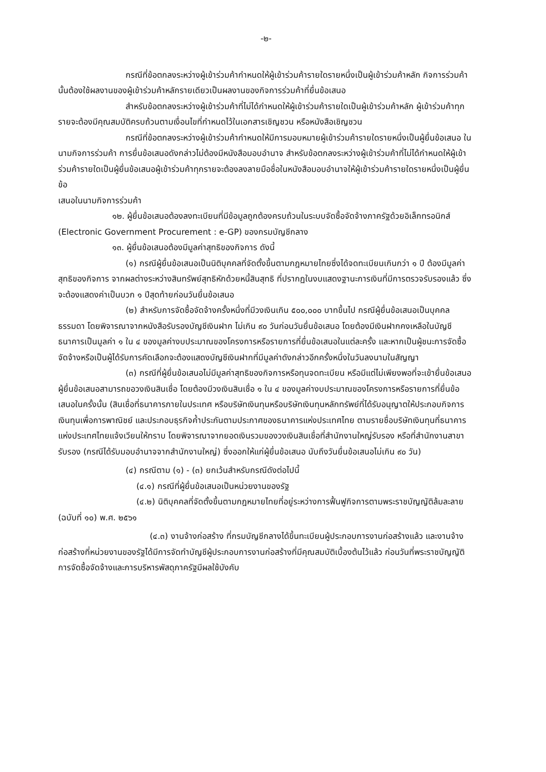-๒-
กรณีที่ข้อตกลงระหว่างผู้เข้าร่วมค้ากำหนดให้ผู้เข้าร่วมค้ารายใดรายหนึ่งเป็นผู้เข้าร่วมค้าหลัก กิจการร่วมค้านั้นต้องใช้ผลงานของผู้เข้าร่วมค้าหลักรายเดียวเป็นผลงานของกิจการร่วมค้าที่ยื่นข้อเสนอ
สำหรับข้อตกลงระหว่างผู้เข้าร่วมค้าที่ไม่ได้กำหนดให้ผู้เข้าร่วมค้ารายใดเป็นผู้เข้าร่วมค้าหลัก ผู้เข้าร่วมค้าทุกรายจะต้องมีคุณสมบัติครบถ้วนตามเงื่อนไขที่กำหนดไว้ในเอกสารเชิญชวน หรือหนังสือเชิญชวน
กรณีที่ข้อตกลงระหว่างผู้เข้าร่วมค้ากำหนดให้มีการมอบหมายผู้เข้าร่วมค้ารายใดรายหนึ่งเป็นผู้ยื่นข้อเสนอ ในนามกิจการร่วมค้า การยื่นข้อเสนอดังกล่าวไม่ต้องมีหนังสือมอบอำนาจ สำหรับข้อตกลงระหว่างผู้เข้าร่วมค้าที่ไม่ได้กำหนดให้ผู้เข้าร่วมค้ารายใดเป็นผู้ยื่นข้อเสนอผู้เข้าร่วมค้าทุกรายจะต้องลงลายมือชื่อในหนังสือมอบอำนาจให้ผู้เข้าร่วมค้ารายใดรายหนึ่งเป็นผู้ยื่นข้อ
เสนอในนามกิจการร่วมค้า
๑๒. ผู้ยื่นข้อเสนอต้องลงทะเบียนที่มีข้อมูลถูกต้องครบถ้วนในระบบจัดซื้อจัดจ้างภาครัฐด้วยอิเล็กทรอนิกส์ (Electronic Government Procurement : e-GP) ของกรมบัญชีกลาง
๑๓. ผู้ยื่นข้อเสนอต้องมีมูลค่าสุทธิของกิจการ ดังนี้
(๑) กรณีผู้ยื่นข้อเสนอเป็นนิติบุคคลที่จัดตั้งขึ้นตามกฎหมายไทยซึ่งได้จดทะเบียนเกินกว่า ๑ ปี ต้องมีมูลค่าสุทธิของกิจการ จากผลต่างระหว่างสินทรัพย์สุทธิหักด้วยหนี้สินสุทธิ ที่ปรากฏในงบแสดงฐานะการเงินที่มีการตรวจรับรองแล้ว ซึ่งจะต้องแสดงค่าเป็นบวก ๑ ปีสุดท้ายก่อนวันยื่นข้อเสนอ
(๒) สำหรับการจัดซื้อจัดจ้างครั้งหนึ่งที่มีวงเงินเกิน ๕๐๐,๐๐๐ บาทขึ้นไป กรณีผู้ยื่นข้อเสนอเป็นบุคคลธรรมดา โดยพิจารณาจากหนังสือรับรองบัญชีเงินฝาก ไม่เกิน ๙๐ วันก่อนวันยื่นข้อเสนอ โดยต้องมีเงินฝากคงเหลือในบัญชีธนาคารเป็นมูลค่า ๑ ใน ๔ ของมูลค่างบประมาณของโครงการหรือรายการที่ยื่นข้อเสนอในแต่ละครั้ง และหากเป็นผู้ชนะการจัดซื้อจัดจ้างหรือเป็นผู้ได้รับการคัดเลือกจะต้องแสดงบัญชีเงินฝากที่มีมูลค่าดังกล่าวอีกครั้งหนึ่งในวันลงนามในสัญญา
(๓) กรณีที่ผู้ยื่นข้อเสนอไม่มีมูลค่าสุทธิของกิจการหรือทุนจดทะเบียน หรือมีแต่ไม่เพียงพอที่จะเข้ายื่นข้อเสนอ ผู้ยื่นข้อเสนอสามารถขอวงเงินสินเชื่อ โดยต้องมีวงเงินสินเชื่อ ๑ ใน ๔ ของมูลค่างบประมาณของโครงการหรือรายการที่ยื่นข้อเสนอในครั้งนั้น (สินเชื่อที่ธนาคารภายในประเทศ หรือบริษัทเงินทุนหรือบริษัทเงินทุนหลักทรัพย์ที่ได้รับอนุญาตให้ประกอบกิจการเงินทุนเพื่อการพาณิชย์ และประกอบธุรกิจค้ำประกันตามประกาศของธนาคารแห่งประเทศไทย ตามรายชื่อบริษัทเงินทุนที่ธนาคารแห่งประเทศไทยแจ้งเวียนให้ทราบ โดยพิจารณาจากยอดเงินรวมของวงเงินสินเชื่อที่สำนักงานใหญ่รับรอง หรือที่สำนักงานสาขารับรอง (กรณีได้รับมอบอำนาจจากสำนักงานใหญ่) ซึ่งออกให้แก่ผู้ยื่นข้อเสนอ นับถึงวันยื่นข้อเสนอไม่เกิน ๙๐ วัน)
(๔) กรณีตาม (๑) - (๓) ยกเว้นสำหรับกรณีดังต่อไปนี้
(๔.๑) กรณีที่ผู้ยื่นข้อเสนอเป็นหน่วยงานของรัฐ
(๔.๒) นิติบุคคลที่จัดตั้งขึ้นตามกฎหมายไทยที่อยู่ระหว่างการฟื้นฟูกิจการตามพระราชบัญญัติล้มละลาย (ฉบับที่ ๑๐) พ.ศ. ๒๕๖๑
(๔.๓) งานจ้างก่อสร้าง ที่กรมบัญชีกลางได้ขึ้นทะเบียนผู้ประกอบการงานก่อสร้างแล้ว และงานจ้างก่อสร้างที่หน่วยงานของรัฐได้มีการจัดทำบัญชีผู้ประกอบการงานก่อสร้างที่มีคุณสมบัติเบื้องต้นไว้แล้ว ก่อนวันที่พระราชบัญญัติการจัดซื้อจัดจ้างและการบริหารพัสดุภาครัฐมีผลใช้บังคับ